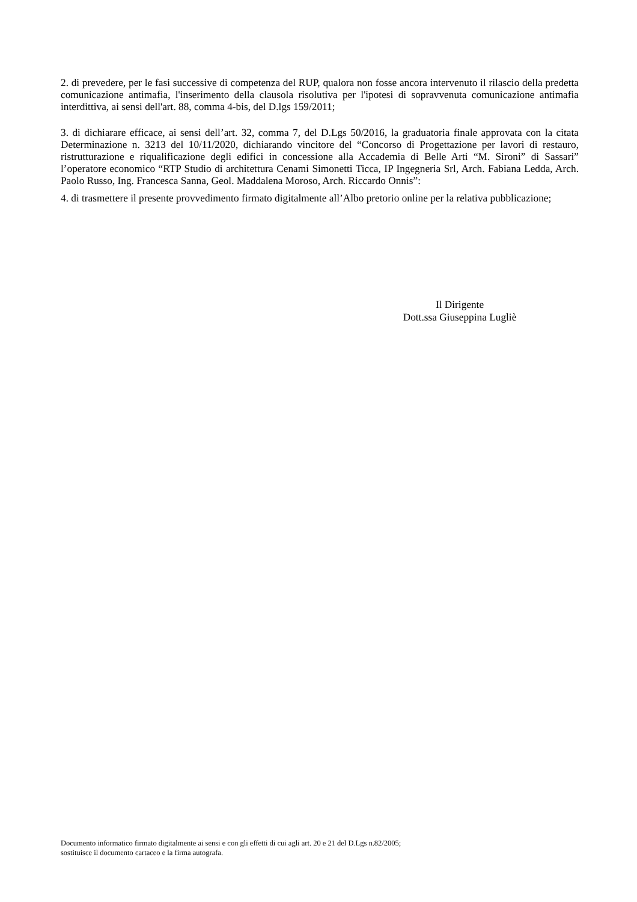2. di prevedere, per le fasi successive di competenza del RUP, qualora non fosse ancora intervenuto il rilascio della predetta comunicazione antimafia, l'inserimento della clausola risolutiva per l'ipotesi di sopravvenuta comunicazione antimafia interdittiva, ai sensi dell'art. 88, comma 4-bis, del D.lgs 159/2011;
3. di dichiarare efficace, ai sensi dell’art. 32, comma 7, del D.Lgs 50/2016, la graduatoria finale approvata con la citata Determinazione n. 3213 del 10/11/2020, dichiarando vincitore del “Concorso di Progettazione per lavori di restauro, ristrutturazione e riqualificazione degli edifici in concessione alla Accademia di Belle Arti “M. Sironi” di Sassari” l’operatore economico “RTP Studio di architettura Cenami Simonetti Ticca, IP Ingegneria Srl, Arch. Fabiana Ledda, Arch. Paolo Russo, Ing. Francesca Sanna, Geol. Maddalena Moroso, Arch. Riccardo Onnis”:
4. di trasmettere il presente provvedimento firmato digitalmente all’Albo pretorio online per la relativa pubblicazione;
Il Dirigente
Dott.ssa Giuseppina Lugliè
Documento informatico firmato digitalmente ai sensi e con gli effetti di cui agli art. 20 e 21 del D.Lgs n.82/2005;
sostituisce il documento cartaceo e la firma autografa.